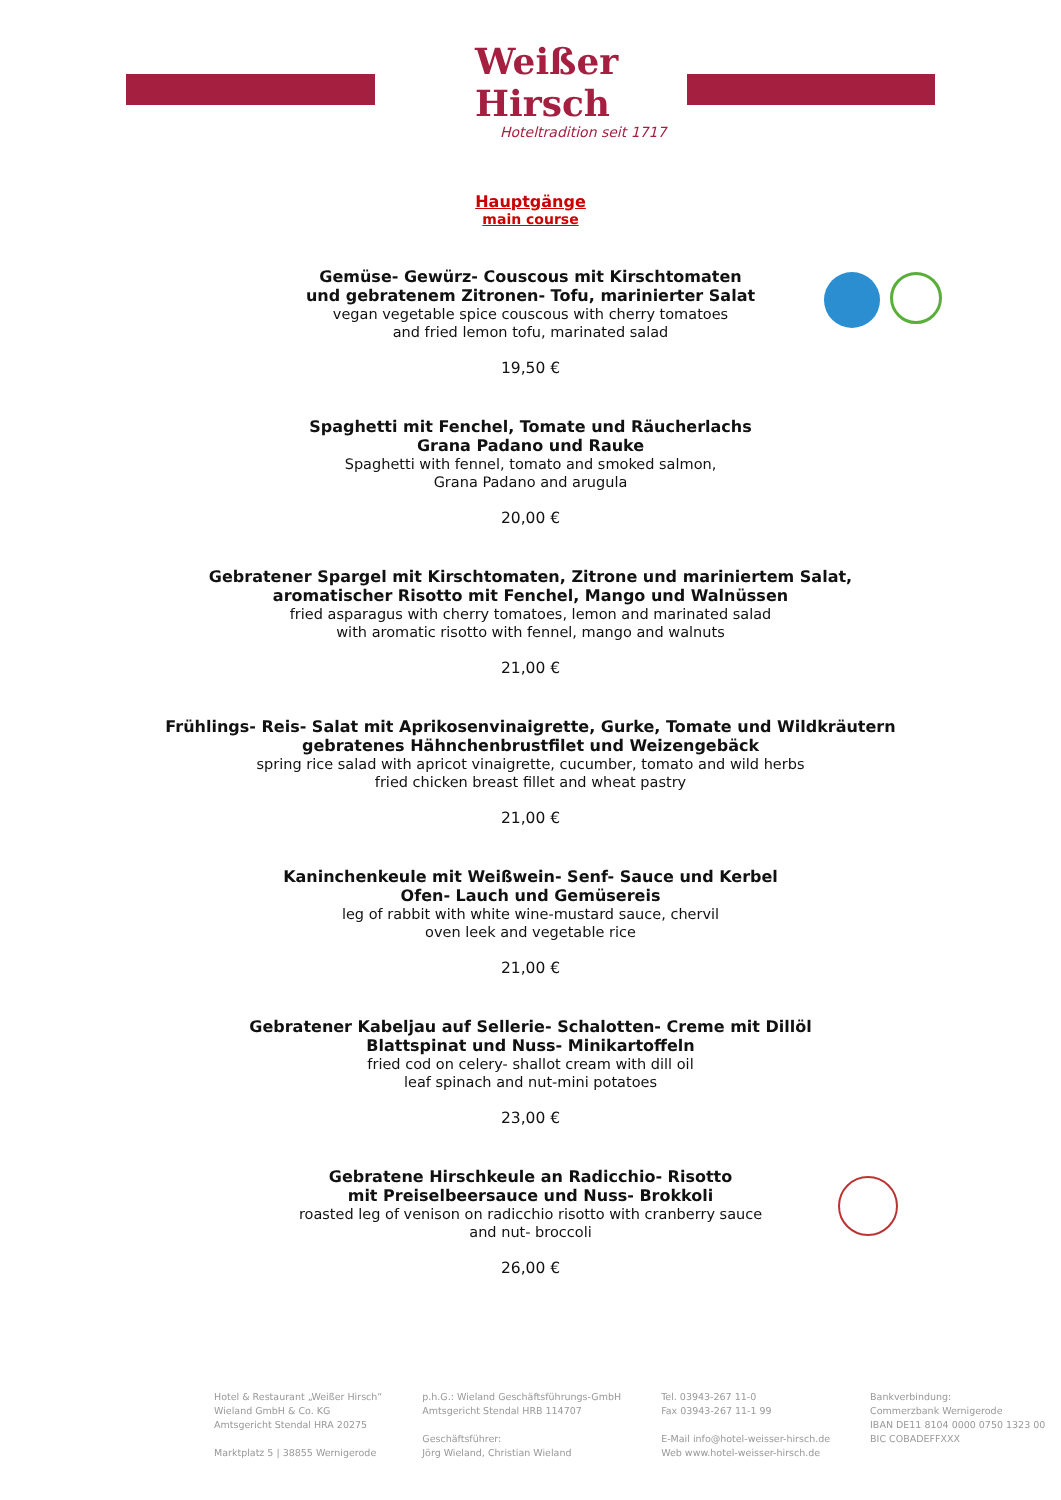Weißer Hirsch
Hoteltradition seit 1717
Hauptgänge
main course
Gemüse- Gewürz- Couscous mit Kirschtomaten
und gebratenem Zitronen- Tofu, marinierter Salat
vegan vegetable spice couscous with cherry tomatoes
and fried lemon tofu, marinated salad
19,50 €
Spaghetti mit Fenchel, Tomate und Räucherlachs
Grana Padano und Rauke
Spaghetti with fennel, tomato and smoked salmon,
Grana Padano and arugula
20,00 €
Gebratener Spargel mit Kirschtomaten, Zitrone und mariniertem Salat,
aromatischer Risotto mit Fenchel, Mango und Walnüssen
fried asparagus with cherry tomatoes, lemon and marinated salad
with aromatic risotto with fennel, mango and walnuts
21,00 €
Frühlings- Reis- Salat mit Aprikosenvinaigrette, Gurke, Tomate und Wildkräutern
gebratenes Hähnchenbrustfilet und Weizengebäck
spring rice salad with apricot vinaigrette, cucumber, tomato and wild herbs
fried chicken breast fillet and wheat pastry
21,00 €
Kaninchenkeule mit Weißwein- Senf- Sauce und Kerbel
Ofen- Lauch und Gemüsereis
leg of rabbit with white wine-mustard sauce, chervil
oven leek and vegetable rice
21,00 €
Gebratener Kabeljau auf Sellerie- Schalotten- Creme mit Dillöl
Blattspinat und Nuss- Minikartoffeln
fried cod on celery- shallot cream with dill oil
leaf spinach and nut-mini potatoes
23,00 €
Gebratene Hirschkeule an Radicchio- Risotto
mit Preiselbeersauce und Nuss- Brokkoli
roasted leg of venison on radicchio risotto with cranberry sauce
and nut- broccoli
26,00 €
Hotel & Restaurant „Weißer Hirsch“
Wieland GmbH & Co. KG
Amtsgericht Stendal HRA 20275
Marktplatz 5 | 38855 Wernigerode
p.h.G.: Wieland Geschäftsführungs-GmbH
Amtsgericht Stendal HRB 114707
Geschäftsführer:
Jörg Wieland, Christian Wieland
Tel. 03943-267 11-0
Fax 03943-267 11-1 99
E-Mail info@hotel-weisser-hirsch.de
Web www.hotel-weisser-hirsch.de
Bankverbindung:
Commerzbank Wernigerode
IBAN DE11 8104 0000 0750 1323 00
BIC COBADEFFXXX